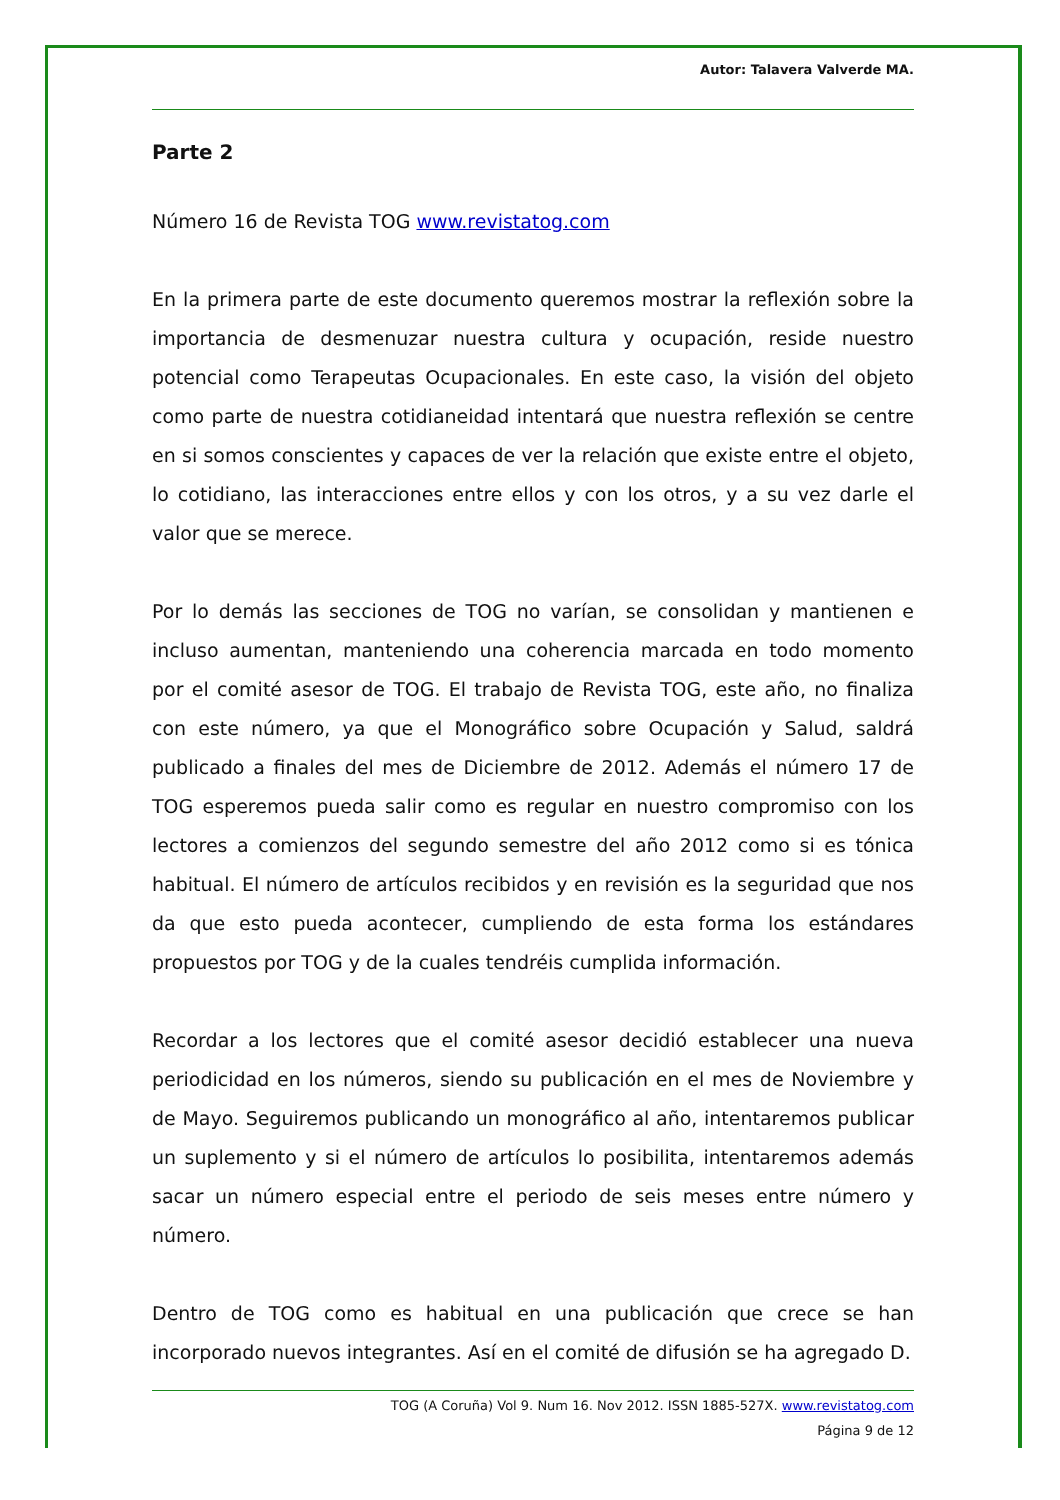Autor: Talavera Valverde MA.
Parte 2
Número 16 de Revista TOG www.revistatog.com
En la primera parte de este documento queremos mostrar la reflexión sobre la importancia de desmenuzar nuestra cultura y ocupación, reside nuestro potencial como Terapeutas Ocupacionales. En este caso, la visión del objeto como parte de nuestra cotidianeidad intentará que nuestra reflexión se centre en si somos conscientes y capaces de ver la relación que existe entre el objeto, lo cotidiano, las interacciones entre ellos y con los otros, y a su vez darle el valor que se merece.
Por lo demás las secciones de TOG no varían, se consolidan y mantienen e incluso aumentan, manteniendo una coherencia marcada en todo momento por el comité asesor de TOG. El trabajo de Revista TOG, este año, no finaliza con este número, ya que el Monográfico sobre Ocupación y Salud, saldrá publicado a finales del mes de Diciembre de 2012. Además el número 17 de TOG esperemos pueda salir como es regular en nuestro compromiso con los lectores a comienzos del segundo semestre del año 2012 como si es tónica habitual. El número de artículos recibidos y en revisión es la seguridad que nos da que esto pueda acontecer, cumpliendo de esta forma los estándares propuestos por TOG y de la cuales tendréis cumplida información.
Recordar a los lectores que el comité asesor decidió establecer una nueva periodicidad en los números, siendo su publicación en el mes de Noviembre y de Mayo. Seguiremos publicando un monográfico al año, intentaremos publicar un suplemento y si el número de artículos lo posibilita, intentaremos además sacar un número especial entre el periodo de seis meses entre número y número.
Dentro de TOG como es habitual en una publicación que crece se han incorporado nuevos integrantes. Así en el comité de difusión se ha agregado D.
TOG (A Coruña) Vol 9. Num 16. Nov 2012. ISSN 1885-527X. www.revistatog.com
Página 9 de 12